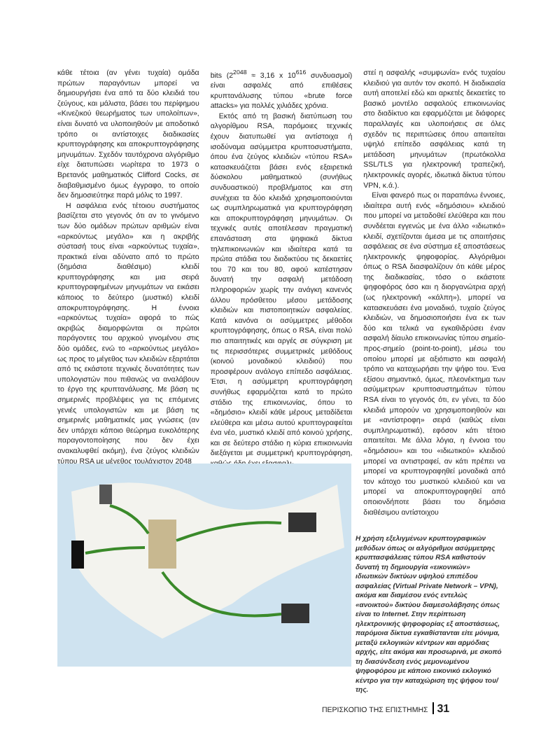κάθε τέτοια (αν γένει τυχαία) ομάδα πρώτων παραγόντων μπορεί να δημιουργήσει ένα από τα δύο κλειδιά του ζεύγους, και μάλιστα, βάσει του περίφημου «Κινεζικού θεωρήματος των υπολοίπων», είναι δυνατό να υλοποιηθούν με αποδοτικό τρόπο οι αντίστοιχες διαδικασίες κρυπτογράφησης και αποκρυπτογράφησης μηνυμάτων. Σχεδόν ταυτόχρονα αλγόριθμο είχε διατυπώσει νωρίτερα το 1973 ο Βρετανός μαθηματικός Clifford Cocks, σε διαβαθμισμένο όμως έγγραφο, το οποίο δεν δημοσιεύτηκε παρά μόλις το 1997.
Η ασφάλεια ενός τέτοιου συστήματος βασίζεται στο γεγονός ότι αν το γινόμενο των δύο ομάδων πρώτων αριθμών είναι «αρκούντως μεγάλο» και η ακριβής σύστασή τους είναι «αρκούντως τυχαία», πρακτικά είναι αδύνατο από το πρώτο (δημόσια διαθέσιμο) κλειδί κρυπτογράφησης και μια σειρά κρυπτογραφημένων μηνυμάτων να εικάσει κάποιος το δεύτερο (μυστικό) κλειδί αποκρυπτογράφησης. Η έννοια «αρκούντως τυχαία» αφορά το πώς ακριβώς διαμορφώνται οι πρώτοι παράγοντες του αρχικού γινομένου στις δύο ομάδες, ενώ το «αρκούντως μεγάλο» ως προς το μέγεθος των κλειδιών εξαρτάται από τις εκάστοτε τεχνικές δυνατότητες των υπολογιστών που πιθανώς να αναλάβουν το έργο της κρυπτανάλυσης. Με βάση τις σημερινές προβλέψεις για τις επόμενες γενιές υπολογιστών και με βάση τις σημερινές μαθηματικές μας γνώσεις (αν δεν υπάρχει κάποιο θεώρημα ευκολότερης παραγοντοποίησης που δεν έχει ανακαλυφθεί ακόμη), ένα ζεύγος κλειδιών τύπου RSA με μέγεθος τουλάχιστον 2048
bits (2<sup>2048</sup> ≈ 3,16 x 10<sup>616</sup> συνδυασμοί) είναι ασφαλές από επιθέσεις κρυπτανάλυσης τύπου «brute force attacks» για πολλές χιλιάδες χρόνια.
Εκτός από τη βασική διατύπωση του αλγορίθμου RSA, παρόμοιες τεχνικές έχουν διατυπωθεί για αντίστοιχα ή ισοδύναμα ασύμμετρα κρυπτοσυστήματα, όπου ένα ζεύγος κλειδιών «τύπου RSA» κατασκευάζεται βάσει ενός εξαιρετικά δύσκολου μαθηματικού (συνήθως συνδυαστικού) προβλήματος και στη συνέχεια τα δύο κλειδιά χρησιμοποιούνται ως συμπληρωματικά για κρυπτογράφηση και αποκρυπτογράφηση μηνυμάτων. Οι τεχνικές αυτές αποτέλεσαν πραγματική επανάσταση στα ψηφιακά δίκτυα τηλεπικοινωνιών και ιδιαίτερα κατά τα πρώτα στάδια του διαδικτύου τις δεκαετίες του 70 και του 80, αφού κατέστησαν δυνατή την ασφαλή μετάδοση πληροφοριών χωρίς την ανάγκη κανενός άλλου πρόσθετου μέσου μετάδοσης κλειδιών και πιστοποιητικών ασφαλείας. Κατά κανόνα οι ασύμμετρες μέθοδοι κρυπτογράφησης, όπως ο RSA, είναι πολύ πιο απαιτητικές και αργές σε σύγκριση με τις περισσότερες συμμετρικές μεθόδους (κοινού μοναδικού κλειδιού) που προσφέρουν ανάλογο επίπεδο ασφάλειας. Έτσι, η ασύμμετρη κρυπτογράφηση συνήθως εφαρμόζεται κατά το πρώτο στάδιο της επικοινωνίας, όπου το «δημόσιο» κλειδί κάθε μέρους μεταδίδεται ελεύθερα και μέσω αυτού κρυπτογραφείται ένα νέο, μυστικό κλειδί από κοινού χρήσης, και σε δεύτερο στάδιο η κύρια επικοινωνία διεξάγεται με συμμετρική κρυπτογράφηση, καθώς ήδη έχει εξασφαλι-
στεί η ασφαλής «συμφωνία» ενός τυχαίου κλειδιού για αυτόν τον σκοπό. Η διαδικασία αυτή αποτελεί εδώ και αρκετές δεκαετίες το βασικό μοντέλο ασφαλούς επικοινωνίας στο διαδίκτυο και εφαρμόζεται με διάφορες παραλλαγές και υλοποιήσεις σε όλες σχεδόν τις περιπτώσεις όπου απαιτείται υψηλό επίπεδο ασφάλειας κατά τη μετάδοση μηνυμάτων (πρωτόκολλα SSL/TLS για ηλεκτρονική τραπεζική, ηλεκτρονικές αγορές, ιδιωτικά δίκτυα τύπου VPN, κ.ά.).
Είναι φανερό πως οι παραπάνω έννοιες, ιδιαίτερα αυτή ενός «δημόσιου» κλειδιού που μπορεί να μεταδοθεί ελεύθερα και που συνδέεται εγγενώς με ένα άλλο «ιδιωτικό» κλειδί, σχετίζονται άμεσα με τις απαιτήσεις ασφάλειας σε ένα σύστημα εξ αποστάσεως ηλεκτρονικής ψηφοφορίας. Αλγόριθμοι όπως ο RSA διασφαλίζουν ότι κάθε μέρος της διαδικασίας, τόσο ο εκάστοτε ψηφοφόρος όσο και η διοργανώτρια αρχή (ως ηλεκτρονική «κάλπη»), μπορεί να κατασκευάσει ένα μοναδικό, τυχαίο ζεύγος κλειδιών, να δημοσιοποιήσει ένα εκ των δύο και τελικά να εγκαθιδρύσει έναν ασφαλή δίαυλο επικοινωνίας τύπου σημείο-προς-σημείο (point-to-point), μέσω του οποίου μπορεί με αξιόπιστο και ασφαλή τρόπο να καταχωρήσει την ψήφο του. Ένα εξίσου σημαντικό, όμως, πλεονέκτημα των ασύμμετρων κρυπτοσυστημάτων τύπου RSA είναι το γεγονός ότι, εν γένει, τα δύο κλειδιά μπορούν να χρησιμοποιηθούν και με «αντίστροφη» σειρά (καθώς είναι συμπληρωματικά), εφόσον κάτι τέτοιο απαιτείται. Με άλλα λόγια, η έννοια του «δημόσιου» και του «ιδιωτικού» κλειδιού μπορεί να αντιστραφεί, αν κάτι πρέπει να μπορεί να κρυπτογραφηθεί μοναδικά από τον κάτοχο του μυστικού κλειδιού και να μπορεί να αποκρυπτογραφηθεί από οποιονδήποτε βάσει του δημόσια διαθέσιμου αντίστοιχου
Η χρήση εξελιγμένων κρυπτογραφικών μεθόδων όπως οι αλγόριθμοι ασύμμετρης κρυπτασφάλειας τύπου RSA καθιστούν δυνατή τη δημιουργία «εικονικών» ιδιωτικών δικτύων υψηλού επιπέδου ασφαλείας (Virtual Private Network – VPN), ακόμα και διαμέσου ενός εντελώς «ανοικτού» δικτύου διαμεσολάβησης όπως είναι το Internet. Στην περίπτωση ηλεκτρονικής ψηφοφορίας εξ αποστάσεως, παρόμοια δίκτυα εγκαθίστανται είτε μόνιμα, μεταξύ εκλογικών κέντρων και αρμόδιας αρχής, είτε ακόμα και προσωρινά, με σκοπό τη διασύνδεση ενός μεμονωμένου ψηφοφόρου με κάποιο εικονικό εκλογικό κέντρο για την καταχώριση της ψήφου του/της.
ΠΕΡΙΣΚΟΠΙΟ ΤΗΣ ΕΠΙΣΤΗΜΗΣ 31